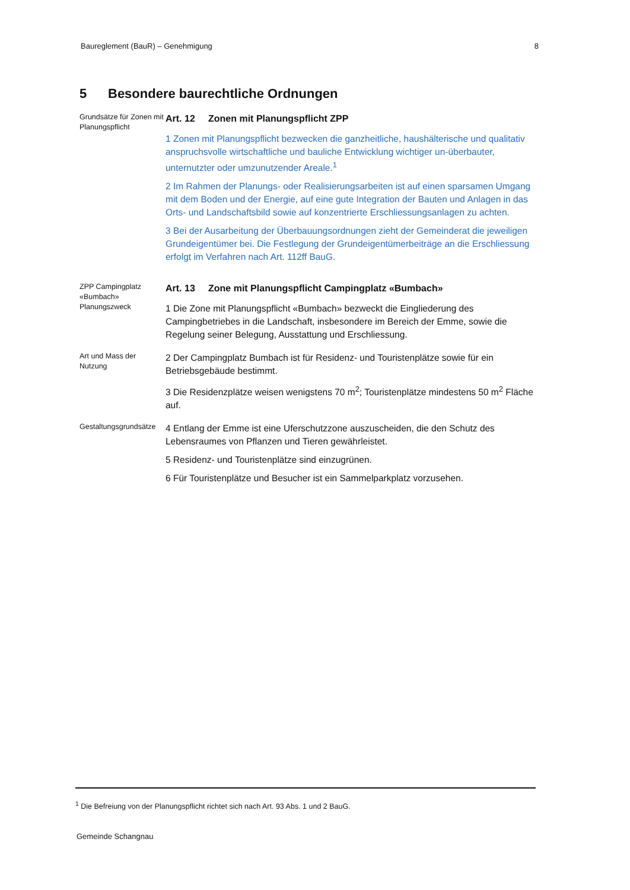Baureglement (BauR) – Genehmigung 8
5 Besondere baurechtliche Ordnungen
Grundsätze für Zonen mit Planungspflicht
Art. 12 Zonen mit Planungspflicht ZPP
1 Zonen mit Planungspflicht bezwecken die ganzheitliche, haushälterische und qualitativ anspruchsvolle wirtschaftliche und bauliche Entwicklung wichtiger un-überbauter, unternutzter oder umzunutzender Areale.<sup>1</sup>
2 Im Rahmen der Planungs- oder Realisierungsarbeiten ist auf einen sparsamen Umgang mit dem Boden und der Energie, auf eine gute Integration der Bauten und Anlagen in das Orts- und Landschaftsbild sowie auf konzentrierte Erschliessungsanlagen zu achten.
3 Bei der Ausarbeitung der Überbauungsordnungen zieht der Gemeinderat die jeweiligen Grundeigentümer bei. Die Festlegung der Grundeigentümerbeiträge an die Erschliessung erfolgt im Verfahren nach Art. 112ff BauG.
ZPP Campingplatz «Bumbach»
Planungszweck
Art. 13 Zone mit Planungspflicht Campingplatz «Bumbach»
1 Die Zone mit Planungspflicht «Bumbach» bezweckt die Eingliederung des Campingbetriebes in die Landschaft, insbesondere im Bereich der Emme, sowie die Regelung seiner Belegung, Ausstattung und Erschliessung.
Art und Mass der Nutzung
2 Der Campingplatz Bumbach ist für Residenz- und Touristenplätze sowie für ein Betriebsgebäude bestimmt.
3 Die Residenzplätze weisen wenigstens 70 m<sup>2</sup>; Touristenplätze mindestens 50 m<sup>2</sup> Fläche auf.
Gestaltungsgrundsätze
4 Entlang der Emme ist eine Uferschutzzone auszuscheiden, die den Schutz des Lebensraumes von Pflanzen und Tieren gewährleistet.
5 Residenz- und Touristenplätze sind einzugrünen.
6 Für Touristenplätze und Besucher ist ein Sammelparkplatz vorzusehen.
<sup>1</sup> Die Befreiung von der Planungspflicht richtet sich nach Art. 93 Abs. 1 und 2 BauG.
Gemeinde Schangnau